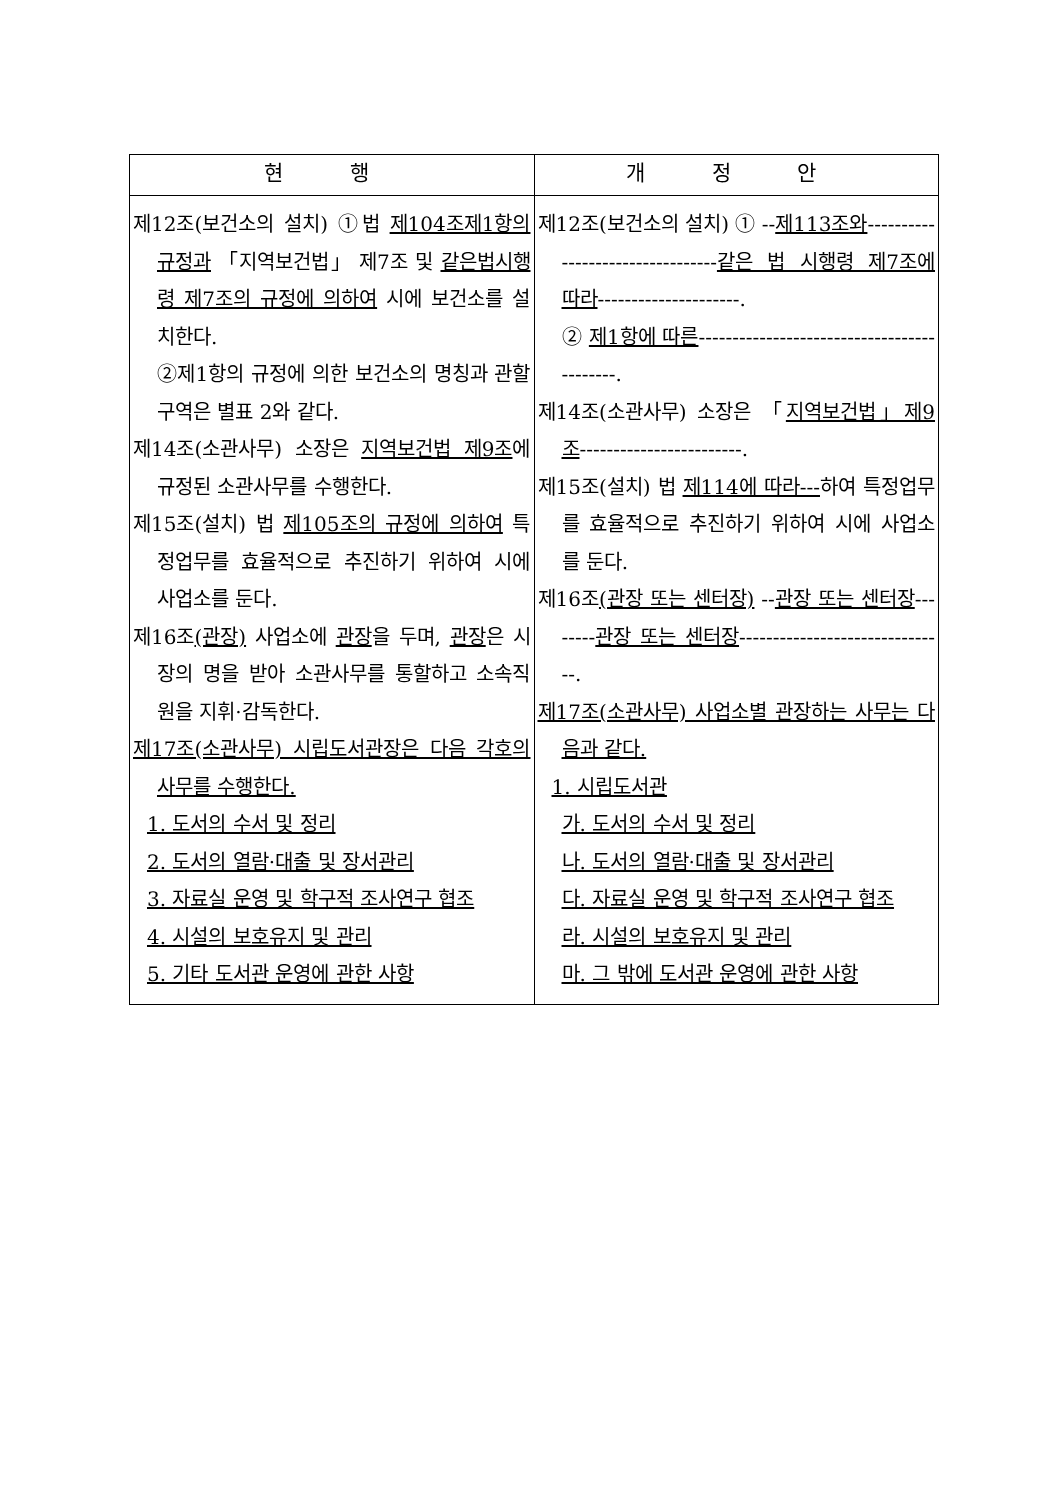| 현 행 | 개 정 안 |
| --- | --- |
| 제12조(보건소의 설치) ①법 제104조제1항의 규정과 「지역보건법」 제7조 및 같은법시행령 제7조의 규정에 의하여 시에 보건소를 설치한다. ②제1항의 규정에 의한 보건소의 명칭과 관할구역은 별표 2와 같다. 제14조(소관사무) 소장은 지역보건법 제9조 에 규정된 소관사무를 수행한다. 제15조(설치) 법 제105조의 규정에 의하여 특정업무를 효율적으로 추진하기 위하여 시에 사업소를 둔다. 제16조 (관장) 사업소에 관장 을 두며, 관장 은 시장의 명을 받아 소관사무를 통할하고 소속직원을 지휘·감독한다. 제17조(소관사무) 시립도서관장은 다음 각호의 사무를 수행한다. 1. 도서의 수서 및 정리 2. 도서의 열람·대출 및 장서관리 3. 자료실 운영 및 학구적 조사연구 협조 4. 시설의 보호유지 및 관리 5. 기타 도서관 운영에 관한 사항 | 제12조(보건소의 설치) ① -- 제113조와 --------------------------------- 같은 법 시행령 제7조에 따라 ---------------------. ② 제1항에 따른 -------------------------------------------. 제14조(소관사무) 소장은 「 지역보건법」제9조 ------------------------. 제15조(설치) 법 제114에 따라--- 하여 특정업무를 효율적으로 추진하기 위하여 시에 사업소를 둔다. 제16조 (관장 또는 센터장) -- 관장 또는 센터장 -------- 관장 또는 센터장 -------------------------------. 제17조(소관사무) 사업소별 관장하는 사무는 다음과 같다. 1. 시립도서관 가. 도서의 수서 및 정리 나. 도서의 열람·대출 및 장서관리 다. 자료실 운영 및 학구적 조사연구 협조 라. 시설의 보호유지 및 관리 마. 그 밖에 도서관 운영에 관한 사항 |